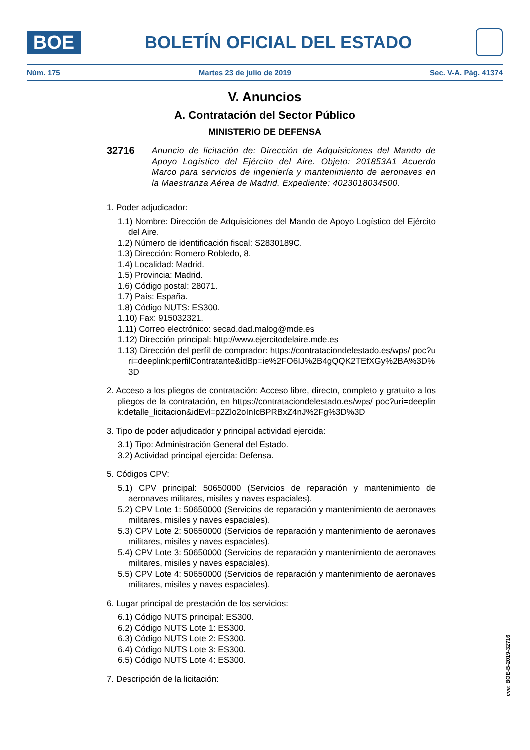BOE
BOLETÍN OFICIAL DEL ESTADO
Núm. 175 Martes 23 de julio de 2019 Sec. V-A. Pág. 41374
V. Anuncios
A. Contratación del Sector Público
MINISTERIO DE DEFENSA
32716 Anuncio de licitación de: Dirección de Adquisiciones del Mando de Apoyo Logístico del Ejército del Aire. Objeto: 201853A1 Acuerdo Marco para servicios de ingeniería y mantenimiento de aeronaves en la Maestranza Aérea de Madrid. Expediente: 4023018034500.
1. Poder adjudicador:
1.1) Nombre: Dirección de Adquisiciones del Mando de Apoyo Logístico del Ejército del Aire.
1.2) Número de identificación fiscal: S2830189C.
1.3) Dirección: Romero Robledo, 8.
1.4) Localidad: Madrid.
1.5) Provincia: Madrid.
1.6) Código postal: 28071.
1.7) País: España.
1.8) Código NUTS: ES300.
1.10) Fax: 915032321.
1.11) Correo electrónico: secad.dad.malog@mde.es
1.12) Dirección principal: http://www.ejercitodelaire.mde.es
1.13) Dirección del perfil de comprador: https://contrataciondelestado.es/wps/ poc?uri=deeplink:perfilContratante&idBp=ie%2FO6IJ%2B4gQQK2TEfXGy%2BA%3D%3D
2. Acceso a los pliegos de contratación: Acceso libre, directo, completo y gratuito a los pliegos de la contratación, en https://contrataciondelestado.es/wps/ poc?uri=deeplink:detalle_licitacion&idEvl=p2Zlo2oInIcBPRBxZ4nJ%2Fg%3D%3D
3. Tipo de poder adjudicador y principal actividad ejercida:
3.1) Tipo: Administración General del Estado.
3.2) Actividad principal ejercida: Defensa.
5. Códigos CPV:
5.1) CPV principal: 50650000 (Servicios de reparación y mantenimiento de aeronaves militares, misiles y naves espaciales).
5.2) CPV Lote 1: 50650000 (Servicios de reparación y mantenimiento de aeronaves militares, misiles y naves espaciales).
5.3) CPV Lote 2: 50650000 (Servicios de reparación y mantenimiento de aeronaves militares, misiles y naves espaciales).
5.4) CPV Lote 3: 50650000 (Servicios de reparación y mantenimiento de aeronaves militares, misiles y naves espaciales).
5.5) CPV Lote 4: 50650000 (Servicios de reparación y mantenimiento de aeronaves militares, misiles y naves espaciales).
6. Lugar principal de prestación de los servicios:
6.1) Código NUTS principal: ES300.
6.2) Código NUTS Lote 1: ES300.
6.3) Código NUTS Lote 2: ES300.
6.4) Código NUTS Lote 3: ES300.
6.5) Código NUTS Lote 4: ES300.
7. Descripción de la licitación:
cve: BOE-B-2019-32716